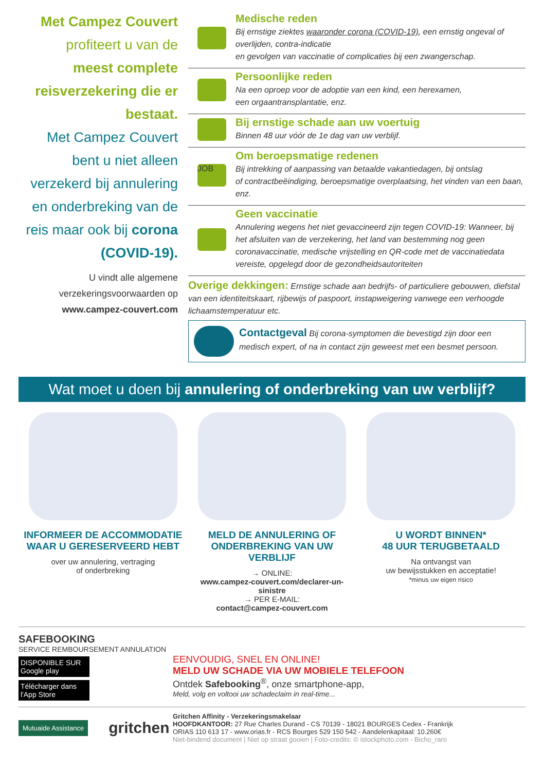Met Campez Couvert
profiteert u van de
meest complete reisverzekering die er bestaat.
Met Campez Couvert bent u niet alleen verzekerd bij annulering en onderbreking van de reis maar ook bij corona (COVID-19).
U vindt alle algemene verzekeringsvoorwaarden op
www.campez-couvert.com
Medische reden
Bij ernstige ziektes waaronder corona (COVID-19), een ernstig ongeval of overlijden, contra-indicatie
en gevolgen van vaccinatie of complicaties bij een zwangerschap.
Persoonlijke reden
Na een oproep voor de adoptie van een kind, een herexamen,
een orgaantransplantatie, enz.
Bij ernstige schade aan uw voertuig
Binnen 48 uur vóór de 1e dag van uw verblijf.
JOB
Om beroepsmatige redenen
Bij intrekking of aanpassing van betaalde vakantiedagen, bij ontslag
of contractbeëindiging, beroepsmatige overplaatsing, het vinden van een baan, enz.
Geen vaccinatie
Annulering wegens het niet gevaccineerd zijn tegen COVID-19: Wanneer, bij het afsluiten van de verzekering, het land van bestemming nog geen coronavaccinatie, medische vrijstelling en QR-code met de vaccinatiedata vereiste, opgelegd door de gezondheidsautoriteiten
Overige dekkingen: Ernstige schade aan bedrijfs- of particuliere gebouwen, diefstal van een identiteitskaart, rijbewijs of paspoort, instapweigering vanwege een verhoogde lichaamstemperatuur etc.
Contactgeval Bij corona-symptomen die bevestigd zijn door een medisch expert, of na in contact zijn geweest met een besmet persoon.
Wat moet u doen bij annulering of onderbreking van uw verblijf?
INFORMEER DE ACCOMMODATIE WAAR U GERESERVEERD HEBT
over uw annulering, vertraging
of onderbreking
MELD DE ANNULERING OF ONDERBREKING VAN UW VERBLIJF
→ ONLINE:
www.campez-couvert.com/declarer-un-sinistre
→ PER E-MAIL:
contact@campez-couvert.com
U WORDT BINNEN*
48 UUR TERUGBETAALD
Na ontvangst van
uw bewijsstukken en acceptatie!
*minus uw eigen risico
SAFEBOOKING
SERVICE REMBOURSEMENT ANNULATION
DISPONIBLE SUR Google play
Télécharger dans l'App Store
EENVOUDIG, SNEL EN ONLINE!
MELD UW SCHADE VIA UW MOBIELE TELEFOON
Ontdek Safebooking<sup>®</sup>, onze smartphone-app,
Meld, volg en voltooi uw schadeclaim in real-time...
Mutuaide Assistance gritchen
Gritchen Affinity - Verzekeringsmakelaar
HOOFDKANTOOR: 27 Rue Charles Durand - CS 70139 - 18021 BOURGES Cedex - Frankrijk
ORIAS 110 613 17 - www.orias.fr - RCS Bourges 529 150 542 - Aandelenkapitaal: 10.260€
Niet-bindend document | Niet op straat gooien | Foto-credits: © istockphoto.com - Bicho_raro